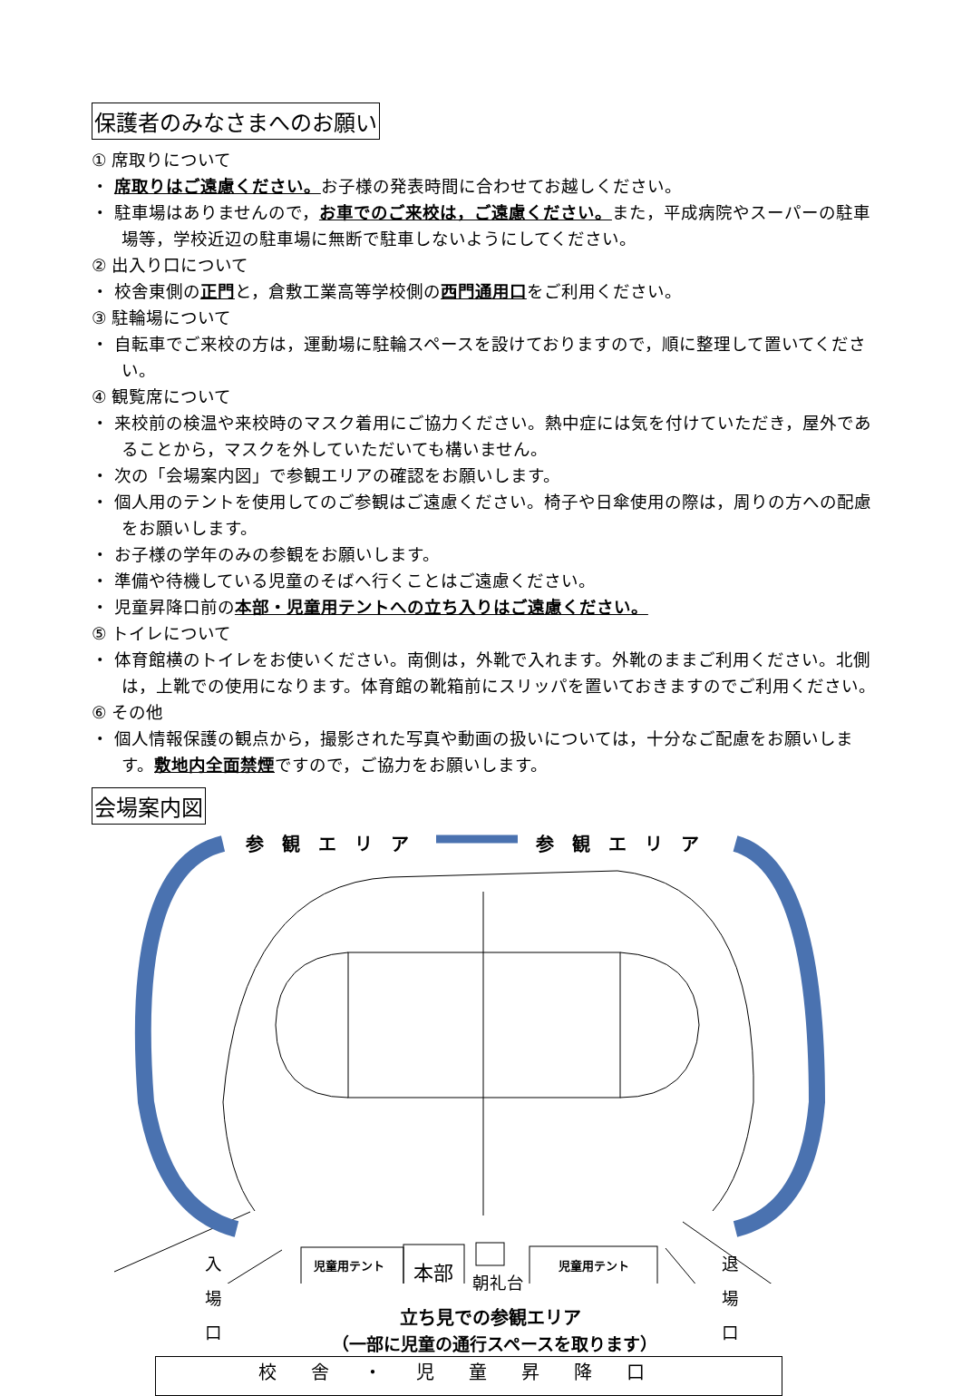保護者のみなさまへのお願い
① 席取りについて
・ 席取りはご遠慮ください。お子様の発表時間に合わせてお越しください。
・ 駐車場はありませんので，お車でのご来校は，ご遠慮ください。また，平成病院やスーパーの駐車場等，学校近辺の駐車場に無断で駐車しないようにしてください。
② 出入り口について
・ 校舎東側の正門と，倉敷工業高等学校側の西門通用口をご利用ください。
③ 駐輪場について
・ 自転車でご来校の方は，運動場に駐輪スペースを設けておりますので，順に整理して置いてください。
④ 観覧席について
・ 来校前の検温や来校時のマスク着用にご協力ください。熱中症には気を付けていただき，屋外であることから，マスクを外していただいても構いません。
・ 次の「会場案内図」で参観エリアの確認をお願いします。
・ 個人用のテントを使用してのご参観はご遠慮ください。椅子や日傘使用の際は，周りの方への配慮をお願いします。
・ お子様の学年のみの参観をお願いします。
・ 準備や待機している児童のそばへ行くことはご遠慮ください。
・ 児童昇降口前の本部・児童用テントへの立ち入りはご遠慮ください。
⑤ トイレについて
・ 体育館横のトイレをお使いください。南側は，外靴で入れます。外靴のままご利用ください。北側は，上靴での使用になります。体育館の靴箱前にスリッパを置いておきますのでご利用ください。
⑥ その他
・ 個人情報保護の観点から，撮影された写真や動画の扱いについては，十分なご配慮をお願いします。敷地内全面禁煙ですので，ご協力をお願いします。
会場案内図
参観エリア 参観エリア
児童用テント 本部 朝礼台
児童用テント
入
場
口
退
場
口
立ち見での参観エリア
（一部に児童の通行スペースを取ります）
校舎・児童昇降口